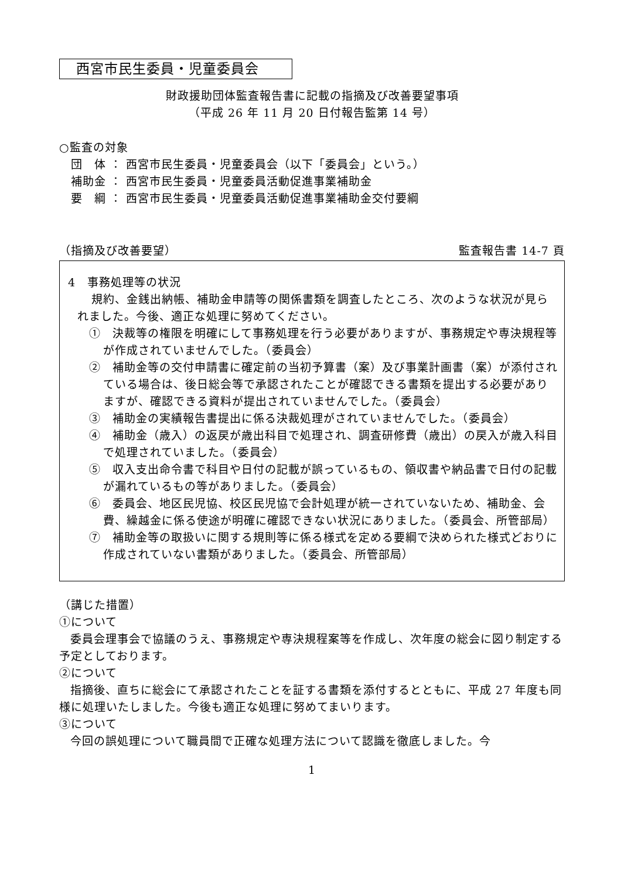西宮市民生委員・児童委員会
財政援助団体監査報告書に記載の指摘及び改善要望事項
（平成 26 年 11 月 20 日付報告監第 14 号）
○監査の対象
　団　体 ： 西宮市民生委員・児童委員会（以下「委員会」という。）
　補助金 ： 西宮市民生委員・児童委員活動促進事業補助金
　要　綱 ： 西宮市民生委員・児童委員活動促進事業補助金交付要綱
（指摘及び改善要望） 監査報告書 14-7 頁
4　事務処理等の状況
規約、金銭出納帳、補助金申請等の関係書類を調査したところ、次のような状況が見られました。今後、適正な処理に努めてください。
①　決裁等の権限を明確にして事務処理を行う必要がありますが、事務規定や専決規程等が作成されていませんでした。（委員会）
②　補助金等の交付申請書に確定前の当初予算書（案）及び事業計画書（案）が添付されている場合は、後日総会等で承認されたことが確認できる書類を提出する必要がありますが、確認できる資料が提出されていませんでした。（委員会）
③　補助金の実績報告書提出に係る決裁処理がされていませんでした。（委員会）
④　補助金（歳入）の返戻が歳出科目で処理され、調査研修費（歳出）の戻入が歳入科目で処理されていました。（委員会）
⑤　収入支出命令書で科目や日付の記載が誤っているもの、領収書や納品書で日付の記載が漏れているもの等がありました。（委員会）
⑥　委員会、地区民児協、校区民児協で会計処理が統一されていないため、補助金、会費、繰越金に係る使途が明確に確認できない状況にありました。（委員会、所管部局）
⑦　補助金等の取扱いに関する規則等に係る様式を定める要綱で決められた様式どおりに作成されていない書類がありました。（委員会、所管部局）
（講じた措置）
①について
委員会理事会で協議のうえ、事務規定や専決規程案等を作成し、次年度の総会に図り制定する予定としております。
②について
指摘後、直ちに総会にて承認されたことを証する書類を添付するとともに、平成 27 年度も同様に処理いたしました。今後も適正な処理に努めてまいります。
③について
今回の誤処理について職員間で正確な処理方法について認識を徹底しました。今
1